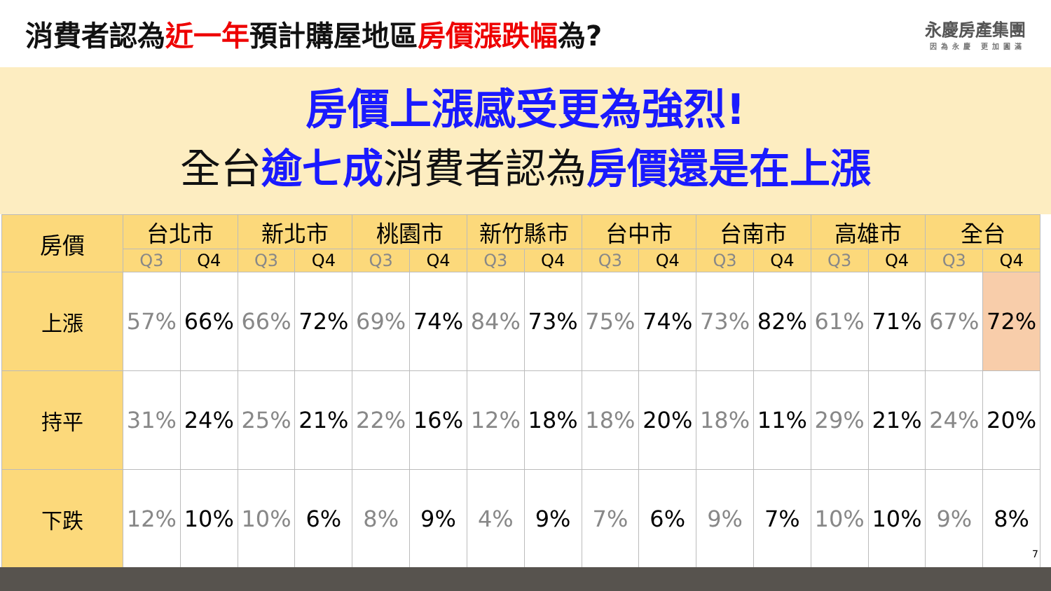消費者認為近一年預計購屋地區房價漲跌幅為?
永慶房產集團
因為永慶 更加圓滿
房價上漲感受更為強烈!
全台逾七成消費者認為房價還是在上漲
| 房價 | 台北市 | | 新北市 | | 桃園市 | | 新竹縣市 | | 台中市 | | 台南市 | | 高雄市 | | 全台 | |
| --- | --- | --- | --- | --- | --- | --- | --- | --- | --- | --- | --- | --- | --- | --- | --- | --- |
| | Q3 | Q4 | Q3 | Q4 | Q3 | Q4 | Q3 | Q4 | Q3 | Q4 | Q3 | Q4 | Q3 | Q4 | Q3 | Q4 |
| 上漲 | 57% | 66% | 66% | 72% | 69% | 74% | 84% | 73% | 75% | 74% | 73% | 82% | 61% | 71% | 67% | 72% |
| 持平 | 31% | 24% | 25% | 21% | 22% | 16% | 12% | 18% | 18% | 20% | 18% | 11% | 29% | 21% | 24% | 20% |
| 下跌 | 12% | 10% | 10% | 6% | 8% | 9% | 4% | 9% | 7% | 6% | 9% | 7% | 10% | 10% | 9% | 8% |
7